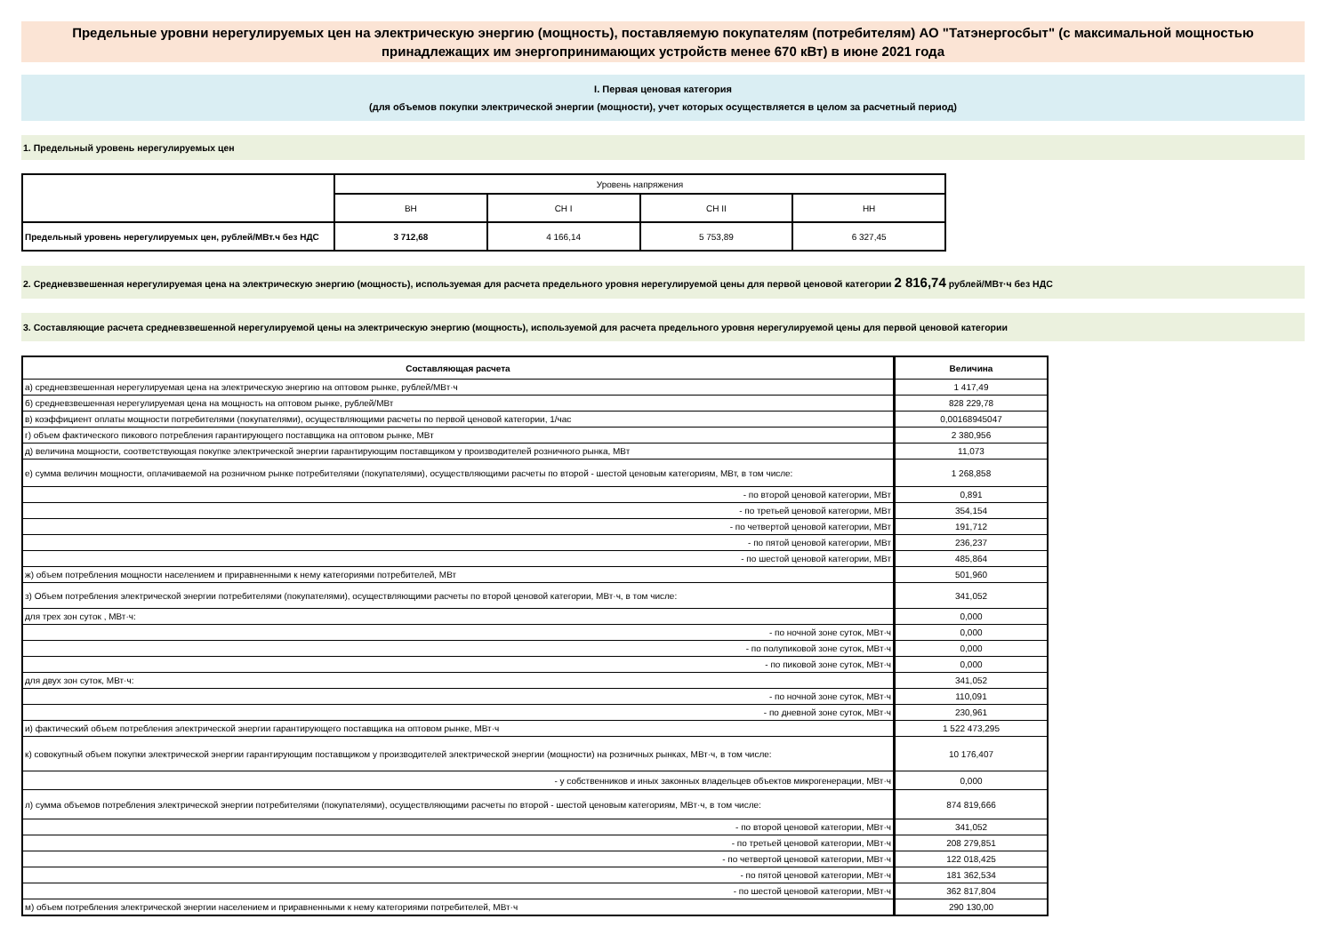Предельные уровни нерегулируемых цен на электрическую энергию (мощность), поставляемую покупателям (потребителям) АО "Татэнергосбыт" (с максимальной мощностью
принадлежащих им энергопринимающих устройств менее 670 кВт) в июне 2021 года
I. Первая ценовая категория
(для объемов покупки электрической энергии (мощности), учет которых осуществляется в целом за расчетный период)
1. Предельный уровень нерегулируемых цен
| | Уровень напряжения | | | |
| | ВН | СН I | СН II | НН |
| Предельный уровень нерегулируемых цен, рублей/МВт.ч без НДС | 3 712,68 | 4 166,14 | 5 753,89 | 6 327,45 |
2. Средневзвешенная нерегулируемая цена на электрическую энергию (мощность), используемая для расчета предельного уровня нерегулируемой цены для первой ценовой категории 2 816,74 рублей/МВт·ч без НДС
3. Составляющие расчета средневзвешенной нерегулируемой цены на электрическую энергию (мощность), используемой для расчета предельного уровня нерегулируемой цены для первой ценовой категории
| Составляющая расчета | Величина |
| --- | --- |
| а) средневзвешенная нерегулируемая цена на электрическую энергию на оптовом рынке, рублей/МВт·ч | 1 417,49 |
| б) средневзвешенная нерегулируемая цена на мощность на оптовом рынке, рублей/МВт | 828 229,78 |
| в) коэффициент оплаты мощности потребителями (покупателями), осуществляющими расчеты по первой ценовой категории, 1/час | 0,00168945047 |
| г) объем фактического пикового потребления гарантирующего поставщика на оптовом рынке, МВт | 2 380,956 |
| д) величина мощности, соответствующая покупке электрической энергии гарантирующим поставщиком у производителей розничного рынка, МВт | 11,073 |
| е) сумма величин мощности, оплачиваемой на розничном рынке потребителями (покупателями), осуществляющими расчеты по второй - шестой ценовым категориям, МВт, в том числе: | 1 268,858 |
| - по второй ценовой категории, МВт | 0,891 |
| - по третьей ценовой категории, МВт | 354,154 |
| - по четвертой ценовой категории, МВт | 191,712 |
| - по пятой ценовой категории, МВт | 236,237 |
| - по шестой ценовой категории, МВт | 485,864 |
| ж) объем потребления мощности населением и приравненными к нему категориями потребителей, МВт | 501,960 |
| з) Объем потребления электрической энергии потребителями (покупателями), осуществляющими расчеты по второй ценовой категории, МВт·ч, в том числе: | 341,052 |
| для трех зон суток , МВт·ч: | 0,000 |
| - по ночной зоне суток, МВт·ч | 0,000 |
| - по полупиковой зоне суток, МВт·ч | 0,000 |
| - по пиковой зоне суток, МВт·ч | 0,000 |
| для двух зон суток, МВт·ч: | 341,052 |
| - по ночной зоне суток, МВт·ч | 110,091 |
| - по дневной зоне суток, МВт·ч | 230,961 |
| и) фактический объем потребления электрической энергии гарантирующего поставщика на оптовом рынке, МВт·ч | 1 522 473,295 |
| к) совокупный объем покупки электрической энергии гарантирующим поставщиком у производителей электрической энергии (мощности) на розничных рынках, МВт·ч, в том числе: | 10 176,407 |
| - у собственников и иных законных владельцев объектов микрогенерации, МВт·ч | 0,000 |
| л) сумма объемов потребления электрической энергии потребителями (покупателями), осуществляющими расчеты по второй - шестой ценовым категориям, МВт·ч, в том числе: | 874 819,666 |
| - по второй ценовой категории, МВт·ч | 341,052 |
| - по третьей ценовой категории, МВт·ч | 208 279,851 |
| - по четвертой ценовой категории, МВт·ч | 122 018,425 |
| - по пятой ценовой категории, МВт·ч | 181 362,534 |
| - по шестой ценовой категории, МВт·ч | 362 817,804 |
| м) объем потребления электрической энергии населением и приравненными к нему категориями потребителей, МВт·ч | 290 130,00 |